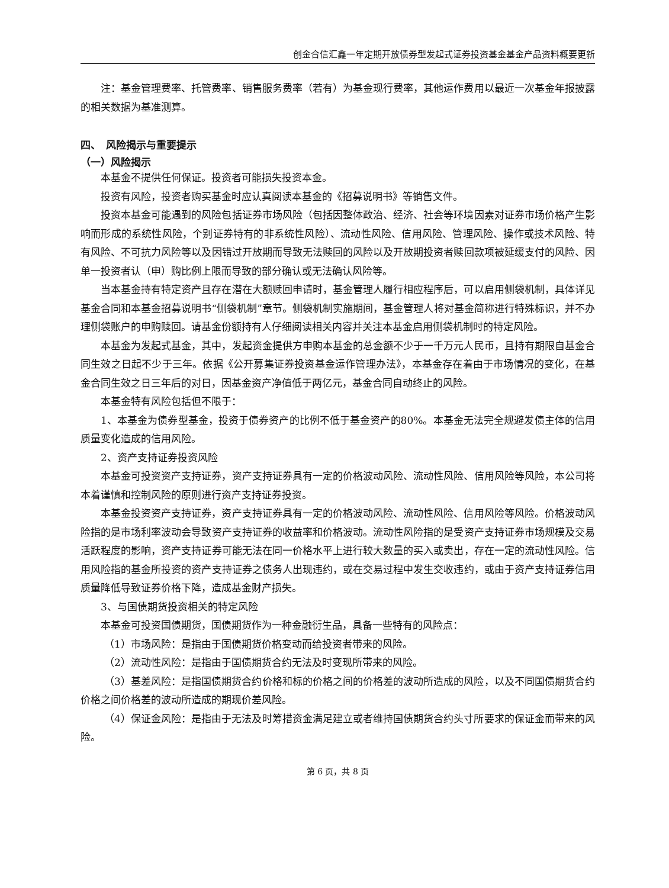创金合信汇鑫一年定期开放债券型发起式证券投资基金基金产品资料概要更新
注：基金管理费率、托管费率、销售服务费率（若有）为基金现行费率，其他运作费用以最近一次基金年报披露的相关数据为基准测算。
四、　风险揭示与重要提示
（一）风险揭示
本基金不提供任何保证。投资者可能损失投资本金。
投资有风险，投资者购买基金时应认真阅读本基金的《招募说明书》等销售文件。
投资本基金可能遇到的风险包括证券市场风险（包括因整体政治、经济、社会等环境因素对证券市场价格产生影响而形成的系统性风险，个别证券特有的非系统性风险）、流动性风险、信用风险、管理风险、操作或技术风险、特有风险、不可抗力风险等以及因错过开放期而导致无法赎回的风险以及开放期投资者赎回款项被延缓支付的风险、因单一投资者认（申）购比例上限而导致的部分确认或无法确认风险等。
当本基金持有特定资产且存在潜在大额赎回申请时，基金管理人履行相应程序后，可以启用侧袋机制，具体详见基金合同和本基金招募说明书“侧袋机制”章节。侧袋机制实施期间，基金管理人将对基金简称进行特殊标识，并不办理侧袋账户的申购赎回。请基金份额持有人仔细阅读相关内容并关注本基金启用侧袋机制时的特定风险。
本基金为发起式基金，其中，发起资金提供方申购本基金的总金额不少于一千万元人民币，且持有期限自基金合同生效之日起不少于三年。依据《公开募集证券投资基金运作管理办法》，本基金存在着由于市场情况的变化，在基金合同生效之日三年后的对日，因基金资产净值低于两亿元，基金合同自动终止的风险。
本基金特有风险包括但不限于：
1、本基金为债券型基金，投资于债券资产的比例不低于基金资产的80%。本基金无法完全规避发债主体的信用质量变化造成的信用风险。
2、资产支持证券投资风险
本基金可投资资产支持证券，资产支持证券具有一定的价格波动风险、流动性风险、信用风险等风险，本公司将本着谨慎和控制风险的原则进行资产支持证券投资。
本基金投资资产支持证券，资产支持证券具有一定的价格波动风险、流动性风险、信用风险等风险。价格波动风险指的是市场利率波动会导致资产支持证券的收益率和价格波动。流动性风险指的是受资产支持证券市场规模及交易活跃程度的影响，资产支持证券可能无法在同一价格水平上进行较大数量的买入或卖出，存在一定的流动性风险。信用风险指的基金所投资的资产支持证券之债务人出现违约，或在交易过程中发生交收违约，或由于资产支持证券信用质量降低导致证券价格下降，造成基金财产损失。
3、与国债期货投资相关的特定风险
本基金可投资国债期货，国债期货作为一种金融衍生品，具备一些特有的风险点：
（1）市场风险：是指由于国债期货价格变动而给投资者带来的风险。
（2）流动性风险：是指由于国债期货合约无法及时变现所带来的风险。
（3）基差风险：是指国债期货合约价格和标的价格之间的价格差的波动所造成的风险，以及不同国债期货合约价格之间价格差的波动所造成的期现价差风险。
（4）保证金风险：是指由于无法及时筹措资金满足建立或者维持国债期货合约头寸所要求的保证金而带来的风险。
第 6 页，共 8 页